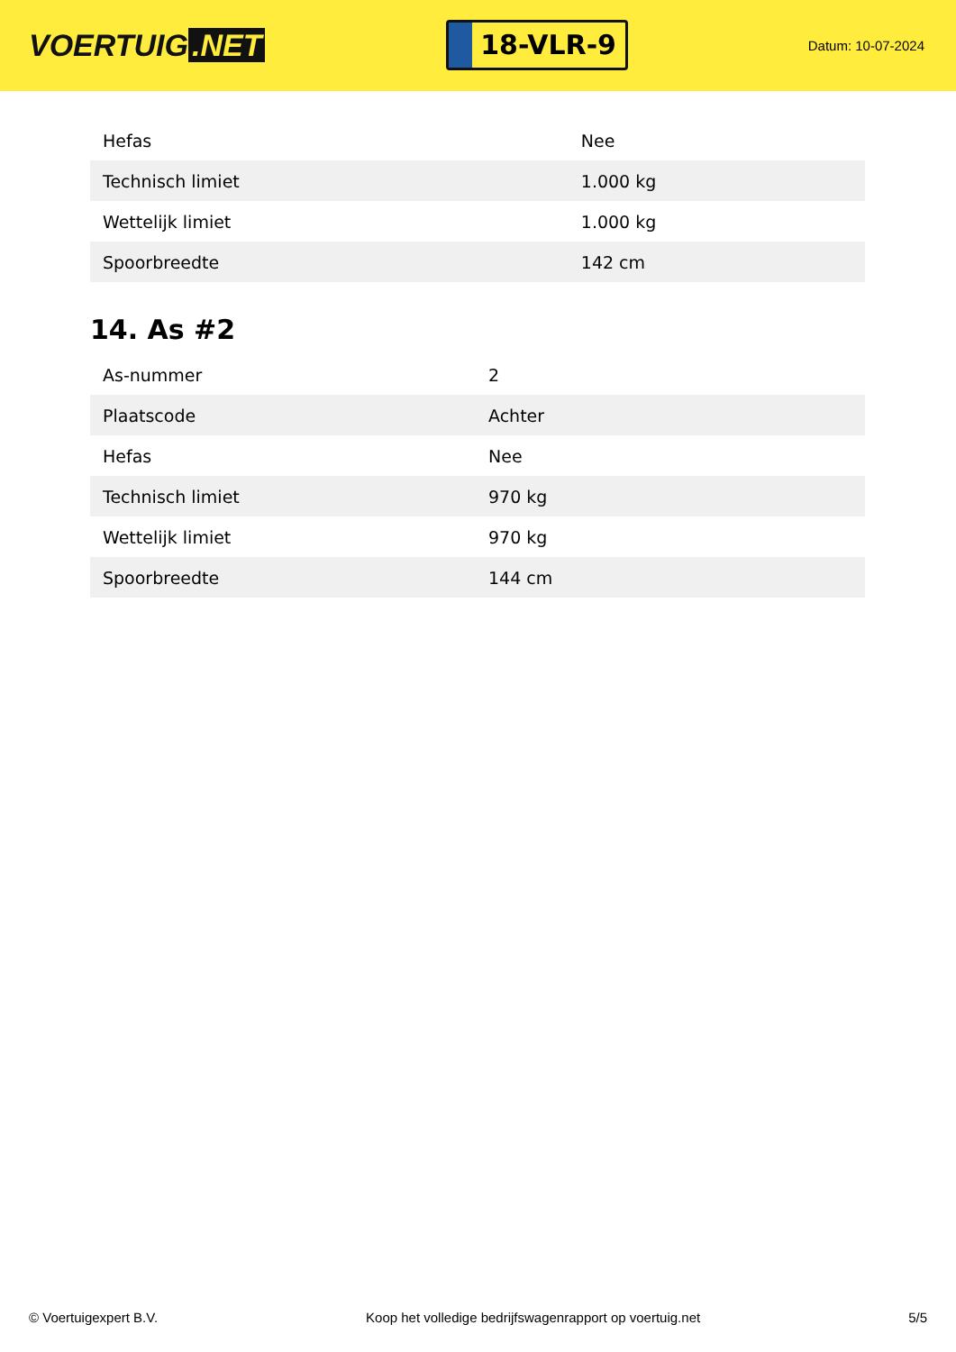VOERTUIG.NET
18-VLR-9
Datum: 10-07-2024
| Hefas | Nee |
| Technisch limiet | 1.000 kg |
| Wettelijk limiet | 1.000 kg |
| Spoorbreedte | 142 cm |
14. As #2
| As-nummer | 2 |
| Plaatscode | Achter |
| Hefas | Nee |
| Technisch limiet | 970 kg |
| Wettelijk limiet | 970 kg |
| Spoorbreedte | 144 cm |
© Voertuigexpert B.V. Koop het volledige bedrijfswagenrapport op voertuig.net 5/5